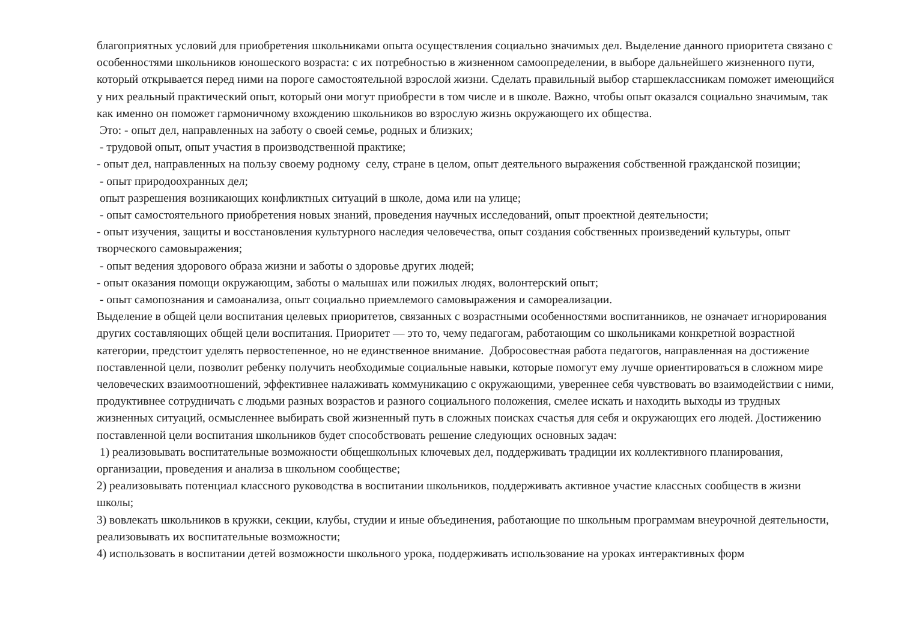благоприятных условий для приобретения школьниками опыта осуществления социально значимых дел. Выделение данного приоритета связано с особенностями школьников юношеского возраста: с их потребностью в жизненном самоопределении, в выборе дальнейшего жизненного пути, который открывается перед ними на пороге самостоятельной взрослой жизни. Сделать правильный выбор старшеклассникам поможет имеющийся у них реальный практический опыт, который они могут приобрести в том числе и в школе. Важно, чтобы опыт оказался социально значимым, так как именно он поможет гармоничному вхождению школьников во взрослую жизнь окружающего их общества.
Это: - опыт дел, направленных на заботу о своей семье, родных и близких;
- трудовой опыт, опыт участия в производственной практике;
- опыт дел, направленных на пользу своему родному селу, стране в целом, опыт деятельного выражения собственной гражданской позиции;
- опыт природоохранных дел;
опыт разрешения возникающих конфликтных ситуаций в школе, дома или на улице;
- опыт самостоятельного приобретения новых знаний, проведения научных исследований, опыт проектной деятельности;
- опыт изучения, защиты и восстановления культурного наследия человечества, опыт создания собственных произведений культуры, опыт творческого самовыражения;
- опыт ведения здорового образа жизни и заботы о здоровье других людей;
- опыт оказания помощи окружающим, заботы о малышах или пожилых людях, волонтерский опыт;
- опыт самопознания и самоанализа, опыт социально приемлемого самовыражения и самореализации.
Выделение в общей цели воспитания целевых приоритетов, связанных с возрастными особенностями воспитанников, не означает игнорирования других составляющих общей цели воспитания. Приоритет — это то, чему педагогам, работающим со школьниками конкретной возрастной категории, предстоит уделять первостепенное, но не единственное внимание. Добросовестная работа педагогов, направленная на достижение поставленной цели, позволит ребенку получить необходимые социальные навыки, которые помогут ему лучше ориентироваться в сложном мире человеческих взаимоотношений, эффективнее налаживать коммуникацию с окружающими, увереннее себя чувствовать во взаимодействии с ними, продуктивнее сотрудничать с людьми разных возрастов и разного социального положения, смелее искать и находить выходы из трудных жизненных ситуаций, осмысленнее выбирать свой жизненный путь в сложных поисках счастья для себя и окружающих его людей. Достижению поставленной цели воспитания школьников будет способствовать решение следующих основных задач:
1) реализовывать воспитательные возможности общешкольных ключевых дел, поддерживать традиции их коллективного планирования, организации, проведения и анализа в школьном сообществе;
2) реализовывать потенциал классного руководства в воспитании школьников, поддерживать активное участие классных сообществ в жизни школы;
3) вовлекать школьников в кружки, секции, клубы, студии и иные объединения, работающие по школьным программам внеурочной деятельности, реализовывать их воспитательные возможности;
4) использовать в воспитании детей возможности школьного урока, поддерживать использование на уроках интерактивных форм